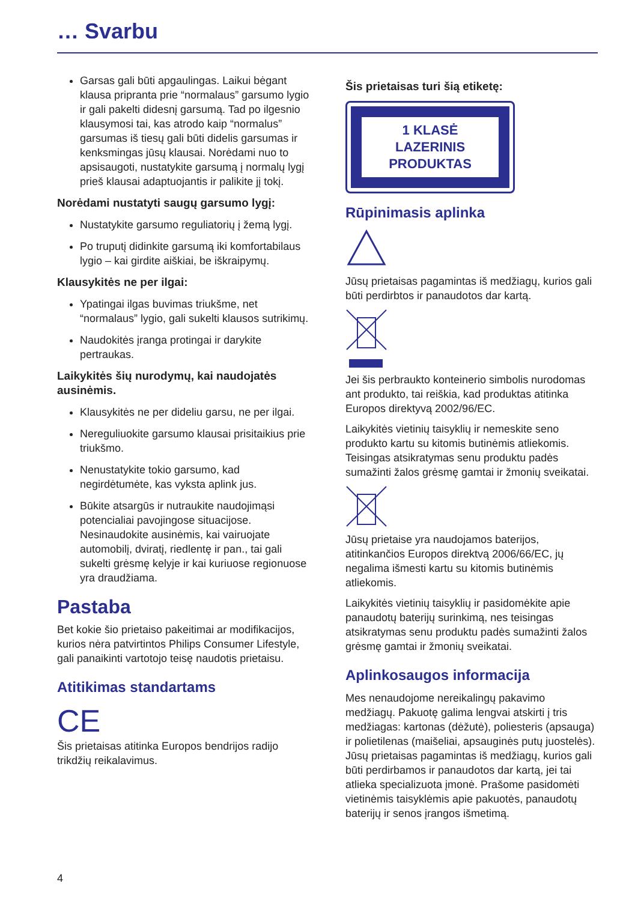… Svarbu
Garsas gali būti apgaulingas. Laikui bėgant klausa pripranta prie “normalaus” garsumo lygio ir gali pakelti didesnį garsumą. Tad po ilgesnio klausymosi tai, kas atrodo kaip “normalus” garsumas iš tiesų gali būti didelis garsumas ir kenksmingas jūsų klausai. Norėdami nuo to apsisaugoti, nustatykite garsumą į normalų lygį prieš klausai adaptuojantis ir palikite jį tokį.
Norėdami nustatyti saugų garsumo lygį:
Nustatykite garsumo reguliatorių į žemą lygį.
Po truputį didinkite garsumą iki komfortabilaus lygio – kai girdite aiškiai, be iškraipymų.
Klausykitės ne per ilgai:
Ypatingai ilgas buvimas triukšme, net “normalaus” lygio, gali sukelti klausos sutrikimų.
Naudokitės įranga protingai ir darykite pertraukas.
Laikykitės šių nurodymų, kai naudojatės ausinėmis.
Klausykitės ne per dideliu garsu, ne per ilgai.
Nereguliuokite garsumo klausai prisitaikius prie triukšmo.
Nenustatykite tokio garsumo, kad negirdėtumėte, kas vyksta aplink jus.
Būkite atsargūs ir nutraukite naudojimąsi potencialiai pavojingose situacijose. Nesinaudokite ausinėmis, kai vairuojate automobilį, dviratį, riedlentę ir pan., tai gali sukelti grėsmę kelyje ir kai kuriuose regionuose yra draudžiama.
Pastaba
Bet kokie šio prietaiso pakeitimai ar modifikacijos, kurios nėra patvirtintos Philips Consumer Lifestyle, gali panaikinti vartotojo teisę naudotis prietaisu.
Atitikimas standartams
CE
Šis prietaisas atitinka Europos bendrijos radijo trikdžių reikalavimus.
Šis prietaisas turi šią etiketę:
1 KLASĖ LAZERINIS PRODUKTAS
Rūpinimasis aplinka
Jūsų prietaisas pagamintas iš medžiagų, kurios gali būti perdirbtos ir panaudotos dar kartą.
Jei šis perbraukto konteinerio simbolis nurodomas ant produkto, tai reiškia, kad produktas atitinka Europos direktyvą 2002/96/EC.
Laikykitės vietinių taisyklių ir nemeskite seno produkto kartu su kitomis butinėmis atliekomis. Teisingas atsikratymas senu produktu padės sumažinti žalos grėsmę gamtai ir žmonių sveikatai.
Jūsų prietaise yra naudojamos baterijos, atitinkančios Europos direktvą 2006/66/EC, jų negalima išmesti kartu su kitomis butinėmis atliekomis.
Laikykitės vietinių taisyklių ir pasidomėkite apie panaudotų baterijų surinkimą, nes teisingas atsikratymas senu produktu padės sumažinti žalos grėsmę gamtai ir žmonių sveikatai.
Aplinkosaugos informacija
Mes nenaudojome nereikalingų pakavimo medžiagų. Pakuotę galima lengvai atskirti į tris medžiagas: kartonas (dėžutė), poliesteris (apsauga) ir polietilenas (maišeliai, apsauginės putų juostelės). Jūsų prietaisas pagamintas iš medžiagų, kurios gali būti perdirbamos ir panaudotos dar kartą, jei tai atlieka specializuota įmonė. Prašome pasidomėti vietinėmis taisyklėmis apie pakuotės, panaudotų baterijų ir senos įrangos išmetimą.
4